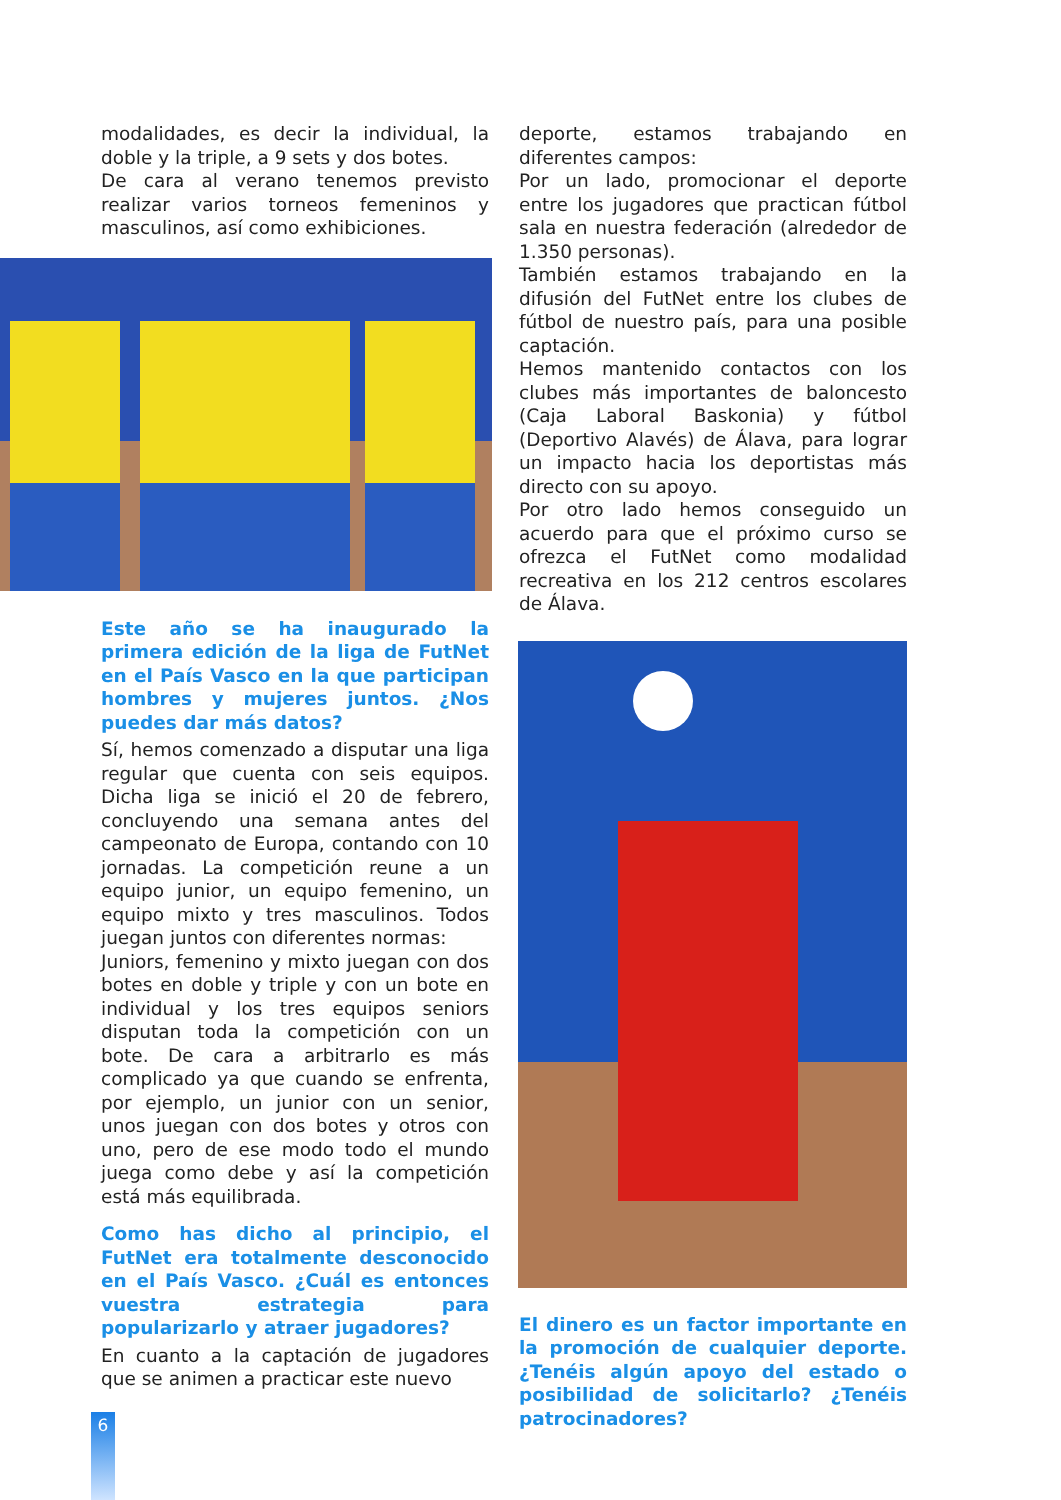modalidades, es decir la individual, la doble y la triple, a 9 sets y dos botes.
De cara al verano tenemos previsto realizar varios torneos femeninos y masculinos, así como exhibiciones.
Este año se ha inaugurado la primera edición de la liga de FutNet en el País Vasco en la que participan hombres y mujeres juntos. ¿Nos puedes dar más datos?
Sí, hemos comenzado a disputar una liga regular que cuenta con seis equipos. Dicha liga se inició el 20 de febrero, concluyendo una semana antes del campeonato de Europa, contando con 10 jornadas. La competición reune a un equipo junior, un equipo femenino, un equipo mixto y tres masculinos. Todos juegan juntos con diferentes normas:
Juniors, femenino y mixto juegan con dos botes en doble y triple y con un bote en individual y los tres equipos seniors disputan toda la competición con un bote. De cara a arbitrarlo es más complicado ya que cuando se enfrenta, por ejemplo, un junior con un senior, unos juegan con dos botes y otros con uno, pero de ese modo todo el mundo juega como debe y así la competición está más equilibrada.
Como has dicho al principio, el FutNet era totalmente desconocido en el País Vasco. ¿Cuál es entonces vuestra estrategia para popularizarlo y atraer jugadores?
En cuanto a la captación de jugadores que se animen a practicar este nuevo
deporte, estamos trabajando en diferentes campos:
Por un lado, promocionar el deporte entre los jugadores que practican fútbol sala en nuestra federación (alrededor de 1.350 personas).
También estamos trabajando en la difusión del FutNet entre los clubes de fútbol de nuestro país, para una posible captación.
Hemos mantenido contactos con los clubes más importantes de baloncesto (Caja Laboral Baskonia) y fútbol (Deportivo Alavés) de Álava, para lograr un impacto hacia los deportistas más directo con su apoyo.
Por otro lado hemos conseguido un acuerdo para que el próximo curso se ofrezca el FutNet como modalidad recreativa en los 212 centros escolares de Álava.
El dinero es un factor importante en la promoción de cualquier deporte. ¿Tenéis algún apoyo del estado o posibilidad de solicitarlo? ¿Tenéis patrocinadores?
6